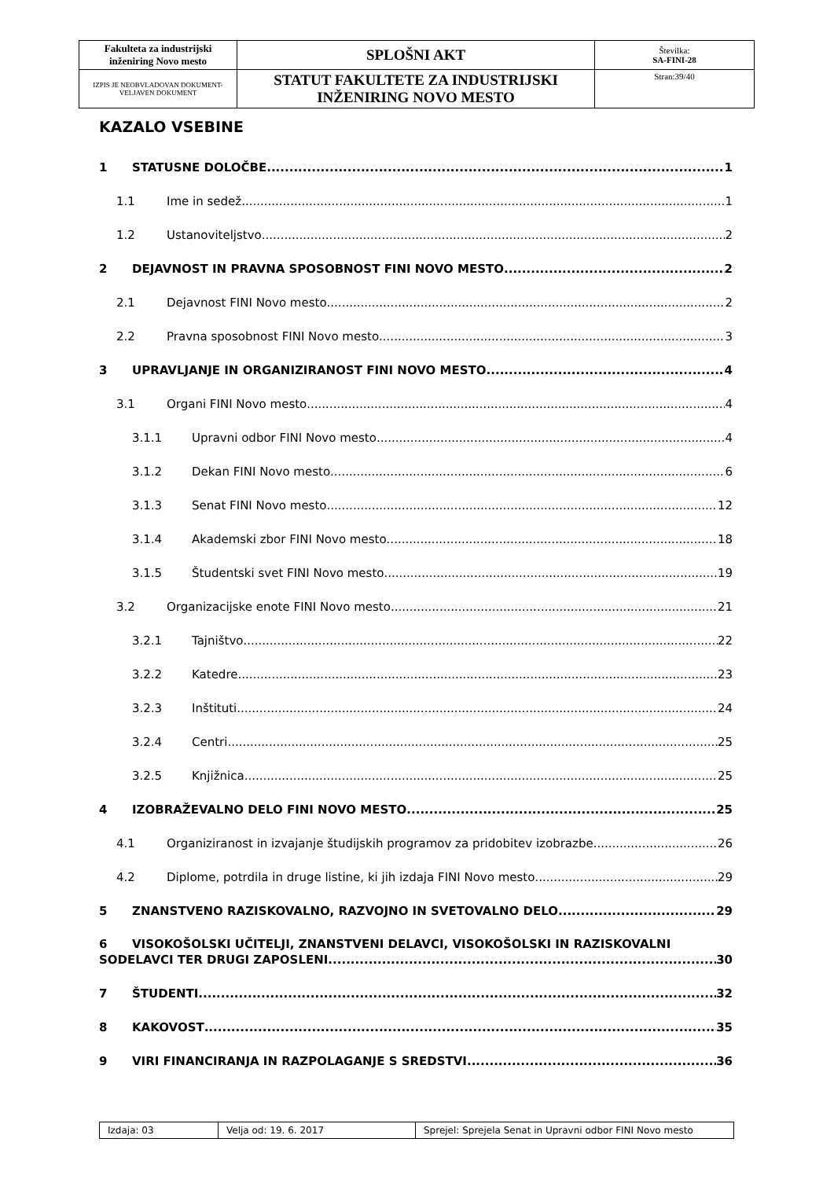| Fakulteta za industrijski inženiring Novo mesto | SPLOŠNI AKT | Številka: SA-FINI-28 |
| IZPIS JE NEOBVLADOVAN DOKUMENT-VELJAVEN DOKUMENT | STATUT FAKULTETE ZA INDUSTRIJSKI INŽENIRING NOVO MESTO | Stran:39/40 |
KAZALO VSEBINE
1 STATUSNE DOLOČBE 1
1.1 Ime in sedež 1
1.2 Ustanoviteljstvo 2
2 DEJAVNOST IN PRAVNA SPOSOBNOST FINI NOVO MESTO 2
2.1 Dejavnost FINI Novo mesto 2
2.2 Pravna sposobnost FINI Novo mesto 3
3 UPRAVLJANJE IN ORGANIZIRANOST FINI NOVO MESTO 4
3.1 Organi FINI Novo mesto 4
3.1.1 Upravni odbor FINI Novo mesto 4
3.1.2 Dekan FINI Novo mesto 6
3.1.3 Senat FINI Novo mesto 12
3.1.4 Akademski zbor FINI Novo mesto 18
3.1.5 Študentski svet FINI Novo mesto 19
3.2 Organizacijske enote FINI Novo mesto 21
3.2.1 Tajništvo 22
3.2.2 Katedre 23
3.2.3 Inštituti 24
3.2.4 Centri 25
3.2.5 Knjižnica 25
4 IZOBRAŽEVALNO DELO FINI NOVO MESTO 25
4.1 Organiziranost in izvajanje študijskih programov za pridobitev izobrazbe 26
4.2 Diplome, potrdila in druge listine, ki jih izdaja FINI Novo mesto 29
5 ZNANSTVENO RAZISKOVALNO, RAZVOJNO IN SVETOVALNO DELO 29
6 VISOKOŠOLSKI UČITELJI, ZNANSTVENI DELAVCI, VISOKOŠOLSKI IN RAZISKOVALNI
SODELAVCI TER DRUGI ZAPOSLENI 30
7 ŠTUDENTI 32
8 KAKOVOST 35
9 VIRI FINANCIRANJA IN RAZPOLAGANJE S SREDSTVI 36
| Izdaja: 03 | Velja od: 19. 6. 2017 | Sprejel: Sprejela Senat in Upravni odbor FINI Novo mesto |